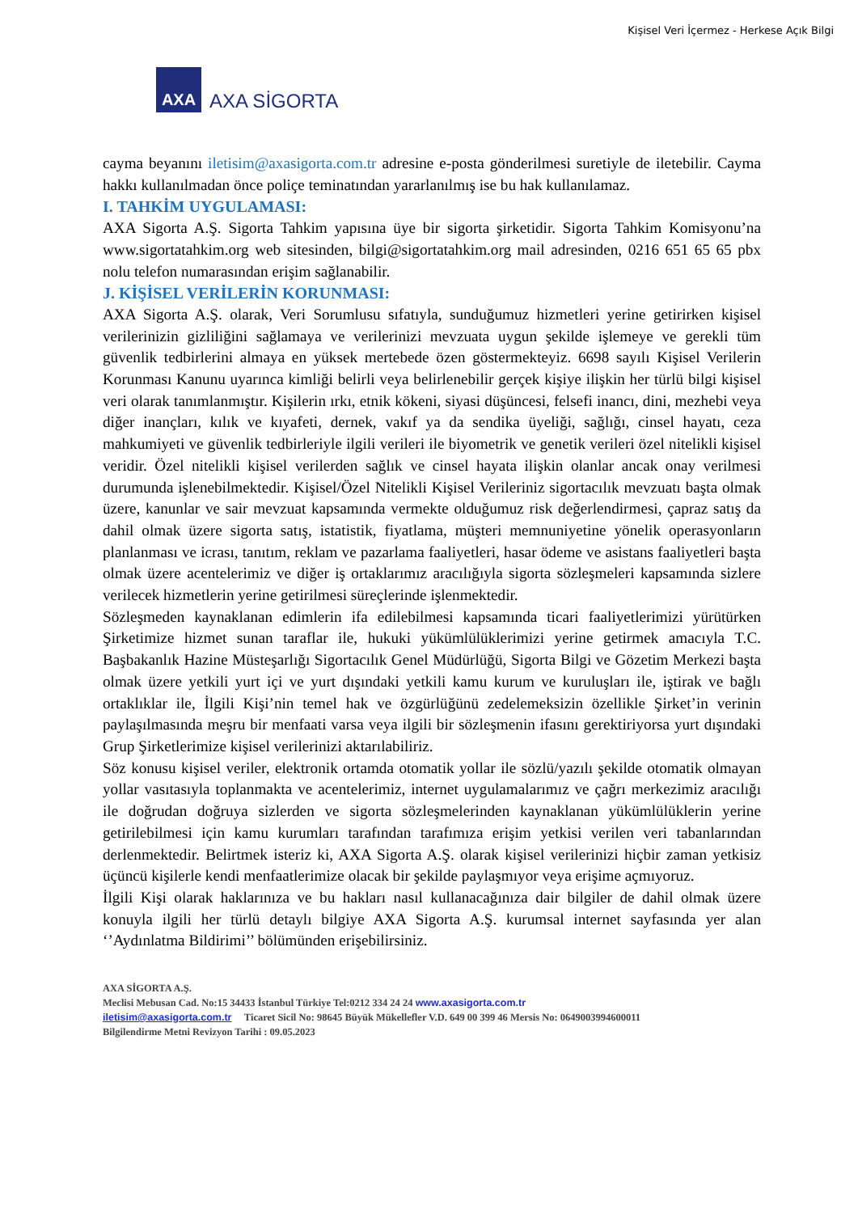Kişisel Veri İçermez - Herkese Açık Bilgi
AXA
AXA SİGORTA
cayma beyanını iletisim@axasigorta.com.tr adresine e-posta gönderilmesi suretiyle de iletebilir. Cayma hakkı kullanılmadan önce poliçe teminatından yararlanılmış ise bu hak kullanılamaz.
I. TAHKİM UYGULAMASI:
AXA Sigorta A.Ş. Sigorta Tahkim yapısına üye bir sigorta şirketidir. Sigorta Tahkim Komisyonu’na www.sigortatahkim.org web sitesinden, bilgi@sigortatahkim.org mail adresinden, 0216 651 65 65 pbx nolu telefon numarasından erişim sağlanabilir.
J. KİŞİSEL VERİLERİN KORUNMASI:
AXA Sigorta A.Ş. olarak, Veri Sorumlusu sıfatıyla, sunduğumuz hizmetleri yerine getirirken kişisel verilerinizin gizliliğini sağlamaya ve verilerinizi mevzuata uygun şekilde işlemeye ve gerekli tüm güvenlik tedbirlerini almaya en yüksek mertebede özen göstermekteyiz. 6698 sayılı Kişisel Verilerin Korunması Kanunu uyarınca kimliği belirli veya belirlenebilir gerçek kişiye ilişkin her türlü bilgi kişisel veri olarak tanımlanmıştır. Kişilerin ırkı, etnik kökeni, siyasi düşüncesi, felsefi inancı, dini, mezhebi veya diğer inançları, kılık ve kıyafeti, dernek, vakıf ya da sendika üyeliği, sağlığı, cinsel hayatı, ceza mahkumiyeti ve güvenlik tedbirleriyle ilgili verileri ile biyometrik ve genetik verileri özel nitelikli kişisel veridir. Özel nitelikli kişisel verilerden sağlık ve cinsel hayata ilişkin olanlar ancak onay verilmesi durumunda işlenebilmektedir. Kişisel/Özel Nitelikli Kişisel Verileriniz sigortacılık mevzuatı başta olmak üzere, kanunlar ve sair mevzuat kapsamında vermekte olduğumuz risk değerlendirmesi, çapraz satış da dahil olmak üzere sigorta satış, istatistik, fiyatlama, müşteri memnuniyetine yönelik operasyonların planlanması ve icrası, tanıtım, reklam ve pazarlama faaliyetleri, hasar ödeme ve asistans faaliyetleri başta olmak üzere acentelerimiz ve diğer iş ortaklarımız aracılığıyla sigorta sözleşmeleri kapsamında sizlere verilecek hizmetlerin yerine getirilmesi süreçlerinde işlenmektedir.
Sözleşmeden kaynaklanan edimlerin ifa edilebilmesi kapsamında ticari faaliyetlerimizi yürütürken Şirketimize hizmet sunan taraflar ile, hukuki yükümlülüklerimizi yerine getirmek amacıyla T.C. Başbakanlık Hazine Müsteşarlığı Sigortacılık Genel Müdürlüğü, Sigorta Bilgi ve Gözetim Merkezi başta olmak üzere yetkili yurt içi ve yurt dışındaki yetkili kamu kurum ve kuruluşları ile, iştirak ve bağlı ortaklıklar ile, İlgili Kişi’nin temel hak ve özgürlüğünü zedelemeksizin özellikle Şirket’in verinin paylaşılmasında meşru bir menfaati varsa veya ilgili bir sözleşmenin ifasını gerektiriyorsa yurt dışındaki Grup Şirketlerimize kişisel verilerinizi aktarılabiliriz.
Söz konusu kişisel veriler, elektronik ortamda otomatik yollar ile sözlü/yazılı şekilde otomatik olmayan yollar vasıtasıyla toplanmakta ve acentelerimiz, internet uygulamalarımız ve çağrı merkezimiz aracılığı ile doğrudan doğruya sizlerden ve sigorta sözleşmelerinden kaynaklanan yükümlülüklerin yerine getirilebilmesi için kamu kurumları tarafından tarafımıza erişim yetkisi verilen veri tabanlarından derlenmektedir. Belirtmek isteriz ki, AXA Sigorta A.Ş. olarak kişisel verilerinizi hiçbir zaman yetkisiz üçüncü kişilerle kendi menfaatlerimize olacak bir şekilde paylaşmıyor veya erişime açmıyoruz.
İlgili Kişi olarak haklarınıza ve bu hakları nasıl kullanacağınıza dair bilgiler de dahil olmak üzere konuyla ilgili her türlü detaylı bilgiye AXA Sigorta A.Ş. kurumsal internet sayfasında yer alan ‘’Aydınlatma Bildirimi’’ bölümünden erişebilirsiniz.
AXA SİGORTA A.Ş.
Meclisi Mebusan Cad. No:15 34433 İstanbul Türkiye Tel:0212 334 24 24 www.axasigorta.com.tr
iletisim@axasigorta.com.tr Ticaret Sicil No: 98645 Büyük Mükellefler V.D. 649 00 399 46 Mersis No: 0649003994600011
Bilgilendirme Metni Revizyon Tarihi : 09.05.2023